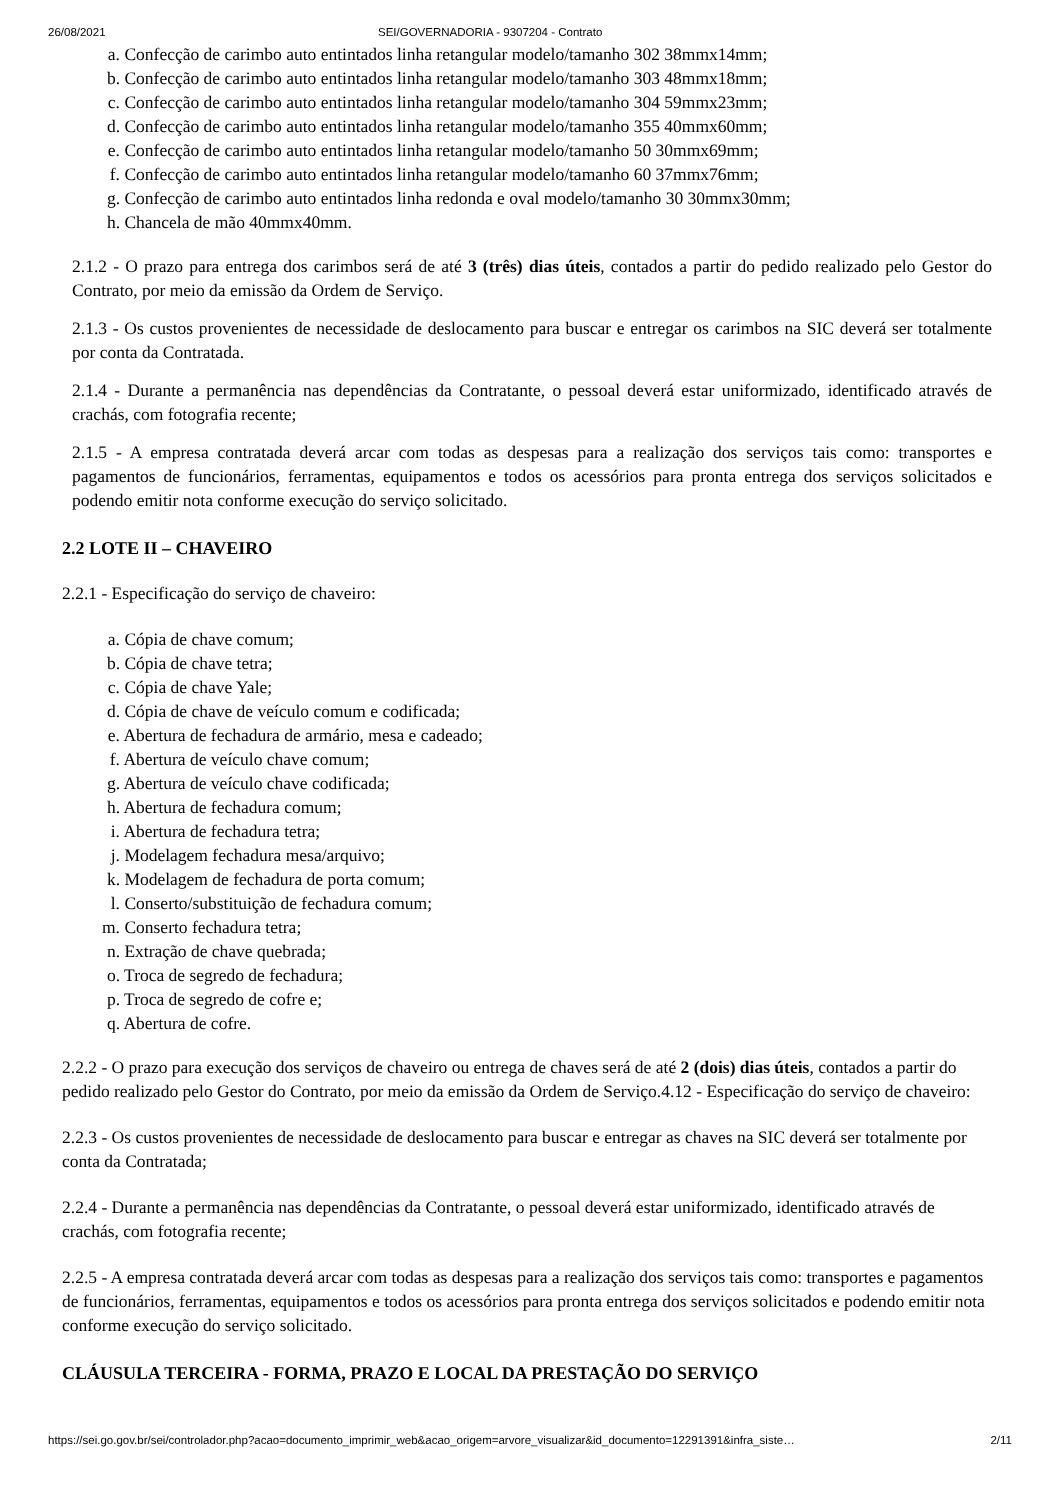26/08/2021 SEI/GOVERNADORIA - 9307204 - Contrato
a. Confecção de carimbo auto entintados linha retangular modelo/tamanho 302 38mmx14mm;
b. Confecção de carimbo auto entintados linha retangular modelo/tamanho 303 48mmx18mm;
c. Confecção de carimbo auto entintados linha retangular modelo/tamanho 304 59mmx23mm;
d. Confecção de carimbo auto entintados linha retangular modelo/tamanho 355 40mmx60mm;
e. Confecção de carimbo auto entintados linha retangular modelo/tamanho 50 30mmx69mm;
f. Confecção de carimbo auto entintados linha retangular modelo/tamanho 60 37mmx76mm;
g. Confecção de carimbo auto entintados linha redonda e oval modelo/tamanho 30 30mmx30mm;
h. Chancela de mão 40mmx40mm.
2.1.2 - O prazo para entrega dos carimbos será de até 3 (três) dias úteis, contados a partir do pedido realizado pelo Gestor do Contrato, por meio da emissão da Ordem de Serviço.
2.1.3 - Os custos provenientes de necessidade de deslocamento para buscar e entregar os carimbos na SIC deverá ser totalmente por conta da Contratada.
2.1.4 - Durante a permanência nas dependências da Contratante, o pessoal deverá estar uniformizado, identificado através de crachás, com fotografia recente;
2.1.5 - A empresa contratada deverá arcar com todas as despesas para a realização dos serviços tais como: transportes e pagamentos de funcionários, ferramentas, equipamentos e todos os acessórios para pronta entrega dos serviços solicitados e podendo emitir nota conforme execução do serviço solicitado.
2.2 LOTE II – CHAVEIRO
2.2.1 - Especificação do serviço de chaveiro:
a. Cópia de chave comum;
b. Cópia de chave tetra;
c. Cópia de chave Yale;
d. Cópia de chave de veículo comum e codificada;
e. Abertura de fechadura de armário, mesa e cadeado;
f. Abertura de veículo chave comum;
g. Abertura de veículo chave codificada;
h. Abertura de fechadura comum;
i. Abertura de fechadura tetra;
j. Modelagem fechadura mesa/arquivo;
k. Modelagem de fechadura de porta comum;
l. Conserto/substituição de fechadura comum;
m. Conserto fechadura tetra;
n. Extração de chave quebrada;
o. Troca de segredo de fechadura;
p. Troca de segredo de cofre e;
q. Abertura de cofre.
2.2.2 - O prazo para execução dos serviços de chaveiro ou entrega de chaves será de até 2 (dois) dias úteis, contados a partir do pedido realizado pelo Gestor do Contrato, por meio da emissão da Ordem de Serviço.4.12 - Especificação do serviço de chaveiro:
2.2.3 - Os custos provenientes de necessidade de deslocamento para buscar e entregar as chaves na SIC deverá ser totalmente por conta da Contratada;
2.2.4 - Durante a permanência nas dependências da Contratante, o pessoal deverá estar uniformizado, identificado através de crachás, com fotografia recente;
2.2.5 - A empresa contratada deverá arcar com todas as despesas para a realização dos serviços tais como: transportes e pagamentos de funcionários, ferramentas, equipamentos e todos os acessórios para pronta entrega dos serviços solicitados e podendo emitir nota conforme execução do serviço solicitado.
CLÁUSULA TERCEIRA - FORMA, PRAZO E LOCAL DA PRESTAÇÃO DO SERVIÇO
https://sei.go.gov.br/sei/controlador.php?acao=documento_imprimir_web&acao_origem=arvore_visualizar&id_documento=12291391&infra_siste… 2/11